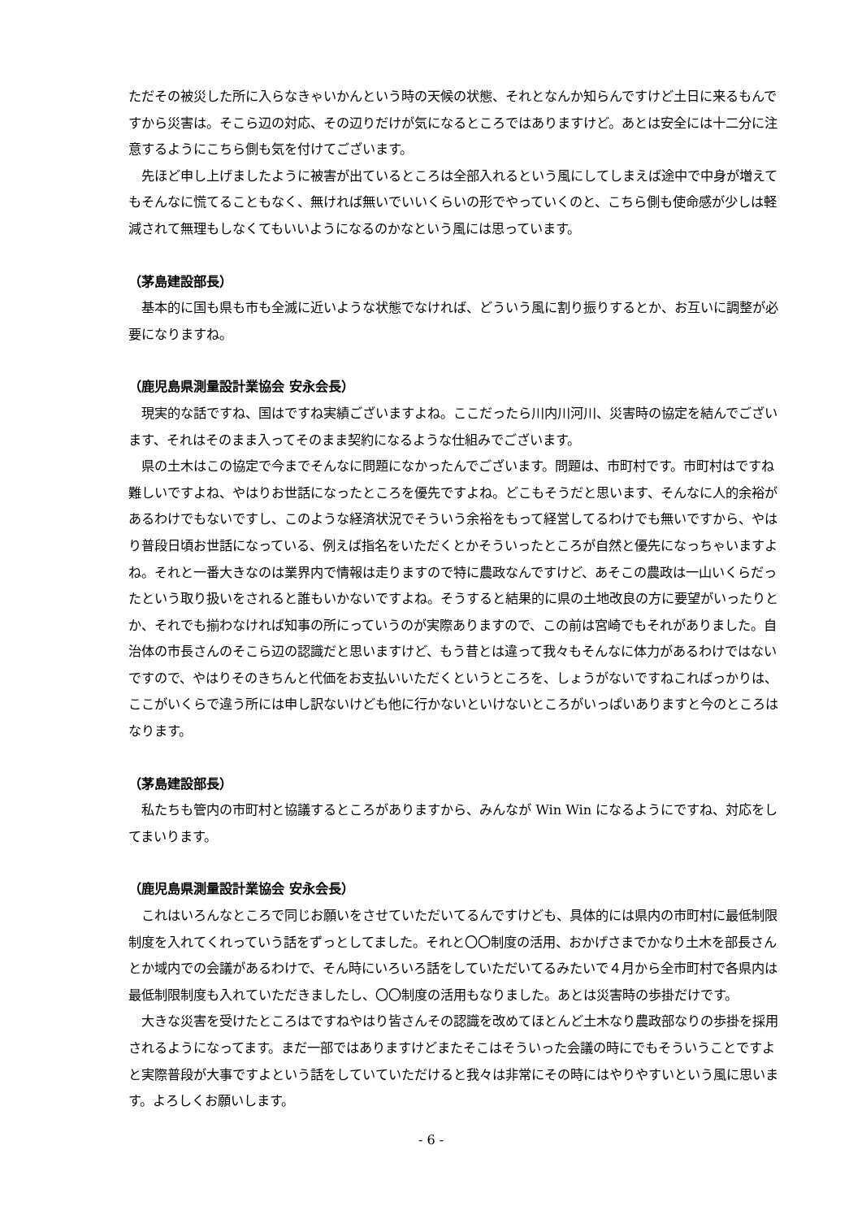ただその被災した所に入らなきゃいかんという時の天候の状態、それとなんか知らんですけど土日に来るもんですから災害は。そこら辺の対応、その辺りだけが気になるところではありますけど。あとは安全には十二分に注意するようにこちら側も気を付けてございます。
　先ほど申し上げましたように被害が出ているところは全部入れるという風にしてしまえば途中で中身が増えてもそんなに慌てることもなく、無ければ無いでいいくらいの形でやっていくのと、こちら側も使命感が少しは軽減されて無理もしなくてもいいようになるのかなという風には思っています。
（茅島建設部長）
　基本的に国も県も市も全滅に近いような状態でなければ、どういう風に割り振りするとか、お互いに調整が必要になりますね。
（鹿児島県測量設計業協会 安永会長）
　現実的な話ですね、国はですね実績ございますよね。ここだったら川内川河川、災害時の協定を結んでございます、それはそのまま入ってそのまま契約になるような仕組みでございます。
　県の土木はこの協定で今までそんなに問題になかったんでございます。問題は、市町村です。市町村はですね難しいですよね、やはりお世話になったところを優先ですよね。どこもそうだと思います、そんなに人的余裕があるわけでもないですし、このような経済状況でそういう余裕をもって経営してるわけでも無いですから、やはり普段日頃お世話になっている、例えば指名をいただくとかそういったところが自然と優先になっちゃいますよね。それと一番大きなのは業界内で情報は走りますので特に農政なんですけど、あそこの農政は一山いくらだったという取り扱いをされると誰もいかないですよね。そうすると結果的に県の土地改良の方に要望がいったりとか、それでも揃わなければ知事の所にっていうのが実際ありますので、この前は宮崎でもそれがありました。自治体の市長さんのそこら辺の認識だと思いますけど、もう昔とは違って我々もそんなに体力があるわけではないですので、やはりそのきちんと代価をお支払いいただくというところを、しょうがないですねこればっかりは、ここがいくらで違う所には申し訳ないけども他に行かないといけないところがいっぱいありますと今のところはなります。
（茅島建設部長）
　私たちも管内の市町村と協議するところがありますから、みんなが Win Win になるようにですね、対応をしてまいります。
（鹿児島県測量設計業協会 安永会長）
　これはいろんなところで同じお願いをさせていただいてるんですけども、具体的には県内の市町村に最低制限制度を入れてくれっていう話をずっとしてました。それと〇〇制度の活用、おかげさまでかなり土木を部長さんとか域内での会議があるわけで、そん時にいろいろ話をしていただいてるみたいで４月から全市町村で各県内は最低制限制度も入れていただきましたし、〇〇制度の活用もなりました。あとは災害時の歩掛だけです。
　大きな災害を受けたところはですねやはり皆さんその認識を改めてほとんど土木なり農政部なりの歩掛を採用されるようになってます。まだ一部ではありますけどまたそこはそういった会議の時にでもそういうことですよと実際普段が大事ですよという話をしていていただけると我々は非常にその時にはやりやすいという風に思います。よろしくお願いします。
- 6 -